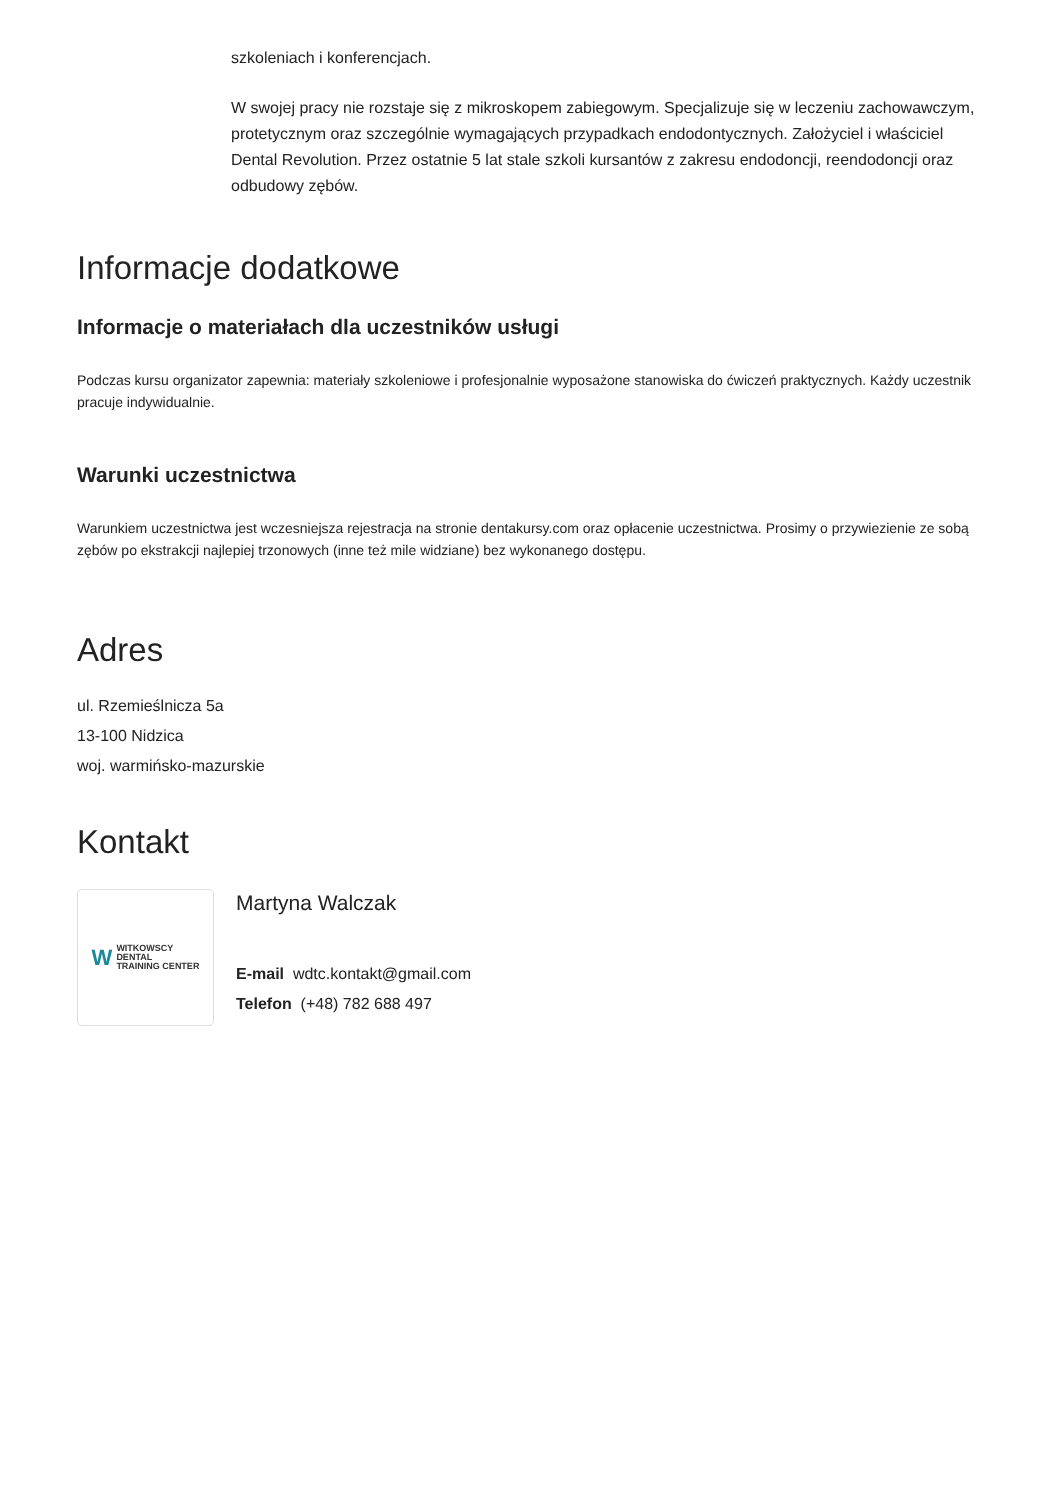szkoleniach i konferencjach.
W swojej pracy nie rozstaje się z mikroskopem zabiegowym. Specjalizuje się w leczeniu zachowawczym, protetycznym oraz szczególnie wymagających przypadkach endodontycznych. Założyciel i właściciel Dental Revolution. Przez ostatnie 5 lat stale szkoli kursantów z zakresu endodoncji, reendodoncji oraz odbudowy zębów.
Informacje dodatkowe
Informacje o materiałach dla uczestników usługi
Podczas kursu organizator zapewnia: materiały szkoleniowe i profesjonalnie wyposażone stanowiska do ćwiczeń praktycznych. Każdy uczestnik pracuje indywidualnie.
Warunki uczestnictwa
Warunkiem uczestnictwa jest wczesniejsza rejestracja na stronie dentakursy.com oraz opłacenie uczestnictwa. Prosimy o przywiezienie ze sobą zębów po ekstrakcji najlepiej trzonowych (inne też mile widziane) bez wykonanego dostępu.
Adres
ul. Rzemieślnicza 5a
13-100 Nidzica
woj. warmińsko-mazurskie
Kontakt
W
WITKOWSCY
DENTAL
TRAINING CENTER
Martyna Walczak
E-mail wdtc.kontakt@gmail.com
Telefon (+48) 782 688 497